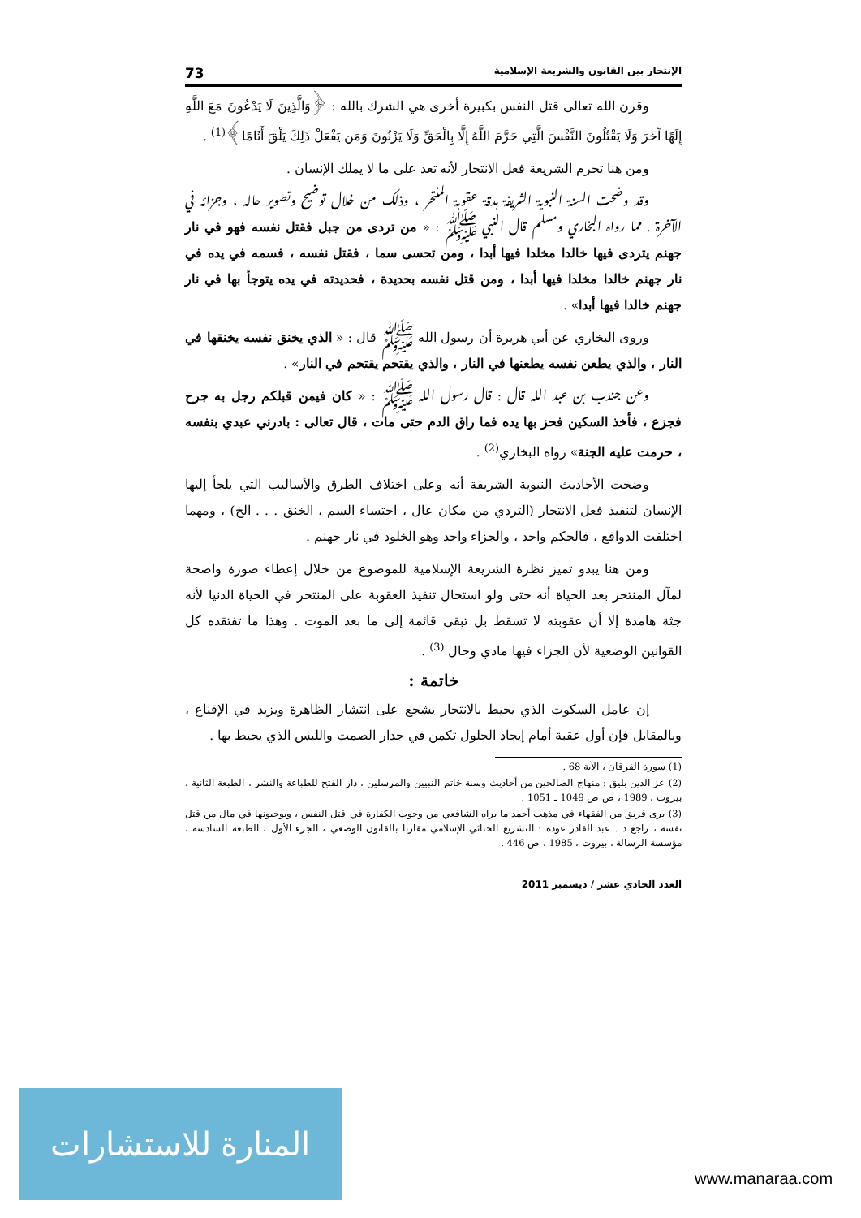الإنتحار بين القانون والشريعة الإسلامية 73
وقرن الله تعالى قتل النفس بكبيرة أخرى هي الشرك بالله : ﴿وَالَّذِينَ لَا يَدْعُونَ مَعَ اللَّهِ إِلَهًا آخَرَ وَلَا يَقْتُلُونَ النَّفْسَ الَّتِي حَرَّمَ اللَّهُ إِلَّا بِالْحَقِّ وَلَا يَزْنُونَ وَمَن يَفْعَلْ ذَلِكَ يَلْقَ أَثَامًا﴾<sup>(1)</sup> .
ومن هنا تحرم الشريعة فعل الانتحار لأنه تعد على ما لا يملك الإنسان .
وقد وضحت السنة النبوية الشريفة بدقة عقوبة المنتحر ، وذلك من خلال توضيح وتصوير حاله ، وجزائه في الآخرة . مما رواه البخاري ومسلم قال النبي ﷺ : « من تردى من جبل فقتل نفسه فهو في نار جهنم يتردى فيها خالدا مخلدا فيها أبدا ، ومن تحسى سما ، فقتل نفسه ، فسمه في يده في نار جهنم خالدا مخلدا فيها أبدا ، ومن قتل نفسه بحديدة ، فحديدته في يده يتوجأ بها في نار جهنم خالدا فيها أبدا» .
وروى البخاري عن أبي هريرة أن رسول الله ﷺ قال : « الذي يخنق نفسه يخنقها في النار ، والذي يطعن نفسه يطعنها في النار ، والذي يقتحم يقتحم في النار» .
وعن جندب بن عبد الله قال : قال رسول الله ﷺ : « كان فيمن قبلكم رجل به جرح فجزع ، فأخذ السكين فحز بها يده فما راق الدم حتى مات ، قال تعالى : بادرني عبدي بنفسه ، حرمت عليه الجنة» رواه البخاري<sup>(2)</sup> .
وضحت الأحاديث النبوية الشريفة أنه وعلى اختلاف الطرق والأساليب التي يلجأ إليها الإنسان لتنفيذ فعل الانتحار (التردي من مكان عال ، احتساء السم ، الخنق . . . الخ) ، ومهما اختلفت الدوافع ، فالحكم واحد ، والجزاء واحد وهو الخلود في نار جهنم .
ومن هنا يبدو تميز نظرة الشريعة الإسلامية للموضوع من خلال إعطاء صورة واضحة لمآل المنتحر بعد الحياة أنه حتى ولو استحال تنفيذ العقوبة على المنتحر في الحياة الدنيا لأنه جثة هامدة إلا أن عقوبته لا تسقط بل تبقى قائمة إلى ما بعد الموت . وهذا ما تفتقده كل القوانين الوضعية لأن الجزاء فيها مادي وحال <sup>(3)</sup> .
خاتمة :
إن عامل السكوت الذي يحيط بالانتحار يشجع على انتشار الظاهرة ويزيد في الإقناع ، وبالمقابل فإن أول عقبة أمام إيجاد الحلول تكمن في جدار الصمت واللبس الذي يحيط بها .
(1) سورة الفرقان ، الآية 68 .
(2) عز الدين بليق : منهاج الصالحين من أحاديث وسنة خاتم النبيين والمرسلين ، دار الفتح للطباعة والنشر ، الطبعة الثانية ، بيروت ، 1989 ، ص ص 1049 ـ 1051 .
(3) يرى فريق من الفقهاء في مذهب أحمد ما يراه الشافعي من وجوب الكفارة في قتل النفس ، ويوجبونها في مال من قتل نفسه ، راجع د . عبد القادر عودة : التشريع الجنائي الإسلامي مقارنا بالقانون الوضعي ، الجزء الأول ، الطبعة السادسة ، مؤسسة الرسالة ، بيروت ، 1985 ، ص 446 .
العدد الحادي عشر / ديسمبر 2011
المنارة للاستشارات
www.manaraa.com